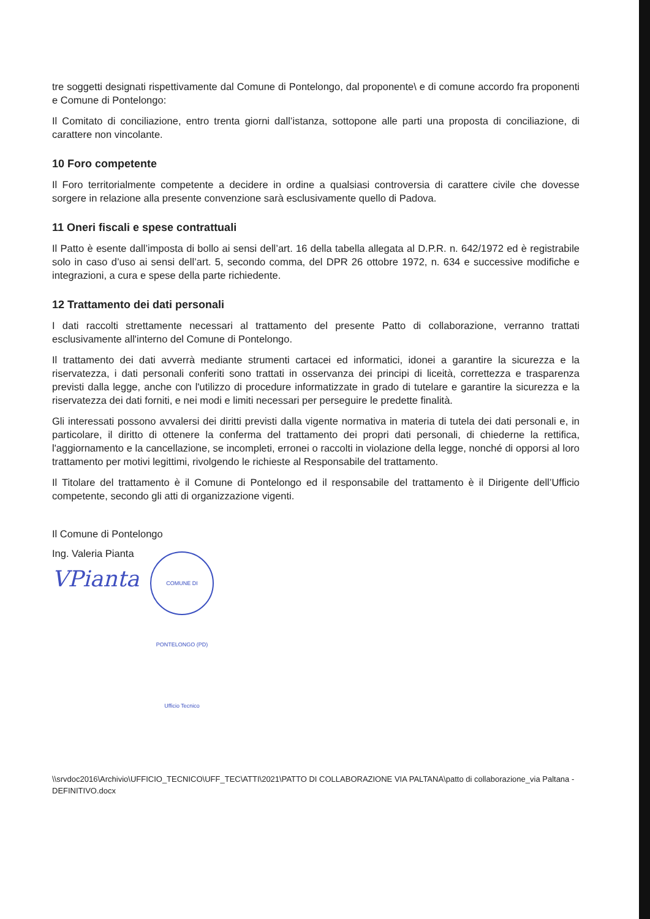tre soggetti designati rispettivamente dal Comune di Pontelongo, dal proponente\ e di comune accordo fra proponenti e Comune di Pontelongo:
Il Comitato di conciliazione, entro trenta giorni dall’istanza, sottopone alle parti una proposta di conciliazione, di carattere non vincolante.
10 Foro competente
Il Foro territorialmente competente a decidere in ordine a qualsiasi controversia di carattere civile che dovesse sorgere in relazione alla presente convenzione sarà esclusivamente quello di Padova.
11 Oneri fiscali e spese contrattuali
Il Patto è esente dall’imposta di bollo ai sensi dell’art. 16 della tabella allegata al D.P.R. n. 642/1972 ed è registrabile solo in caso d’uso ai sensi dell’art. 5, secondo comma, del DPR 26 ottobre 1972, n. 634 e successive modifiche e integrazioni, a cura e spese della parte richiedente.
12 Trattamento dei dati personali
I dati raccolti strettamente necessari al trattamento del presente Patto di collaborazione, verranno trattati esclusivamente all'interno del Comune di Pontelongo.
Il trattamento dei dati avverrà mediante strumenti cartacei ed informatici, idonei a garantire la sicurezza e la riservatezza, i dati personali conferiti sono trattati in osservanza dei principi di liceità, correttezza e trasparenza previsti dalla legge, anche con l'utilizzo di procedure informatizzate in grado di tutelare e garantire la sicurezza e la riservatezza dei dati forniti, e nei modi e limiti necessari per perseguire le predette finalità.
Gli interessati possono avvalersi dei diritti previsti dalla vigente normativa in materia di tutela dei dati personali e, in particolare, il diritto di ottenere la conferma del trattamento dei propri dati personali, di chiederne la rettifica, l'aggiornamento e la cancellazione, se incompleti, erronei o raccolti in violazione della legge, nonché di opporsi al loro trattamento per motivi legittimi, rivolgendo le richieste al Responsabile del trattamento.
Il Titolare del trattamento è il Comune di Pontelongo ed il responsabile del trattamento è il Dirigente dell’Ufficio competente, secondo gli atti di organizzazione vigenti.
Il Comune di Pontelongo
Ing. Valeria Pianta
VPianta
COMUNE DI PONTELONGO (PD) Ufficio Tecnico
\\srvdoc2016\Archivio\UFFICIO_TECNICO\UFF_TEC\ATTI\2021\PATTO DI COLLABORAZIONE VIA PALTANA\patto di collaborazione_via Paltana - DEFINITIVO.docx